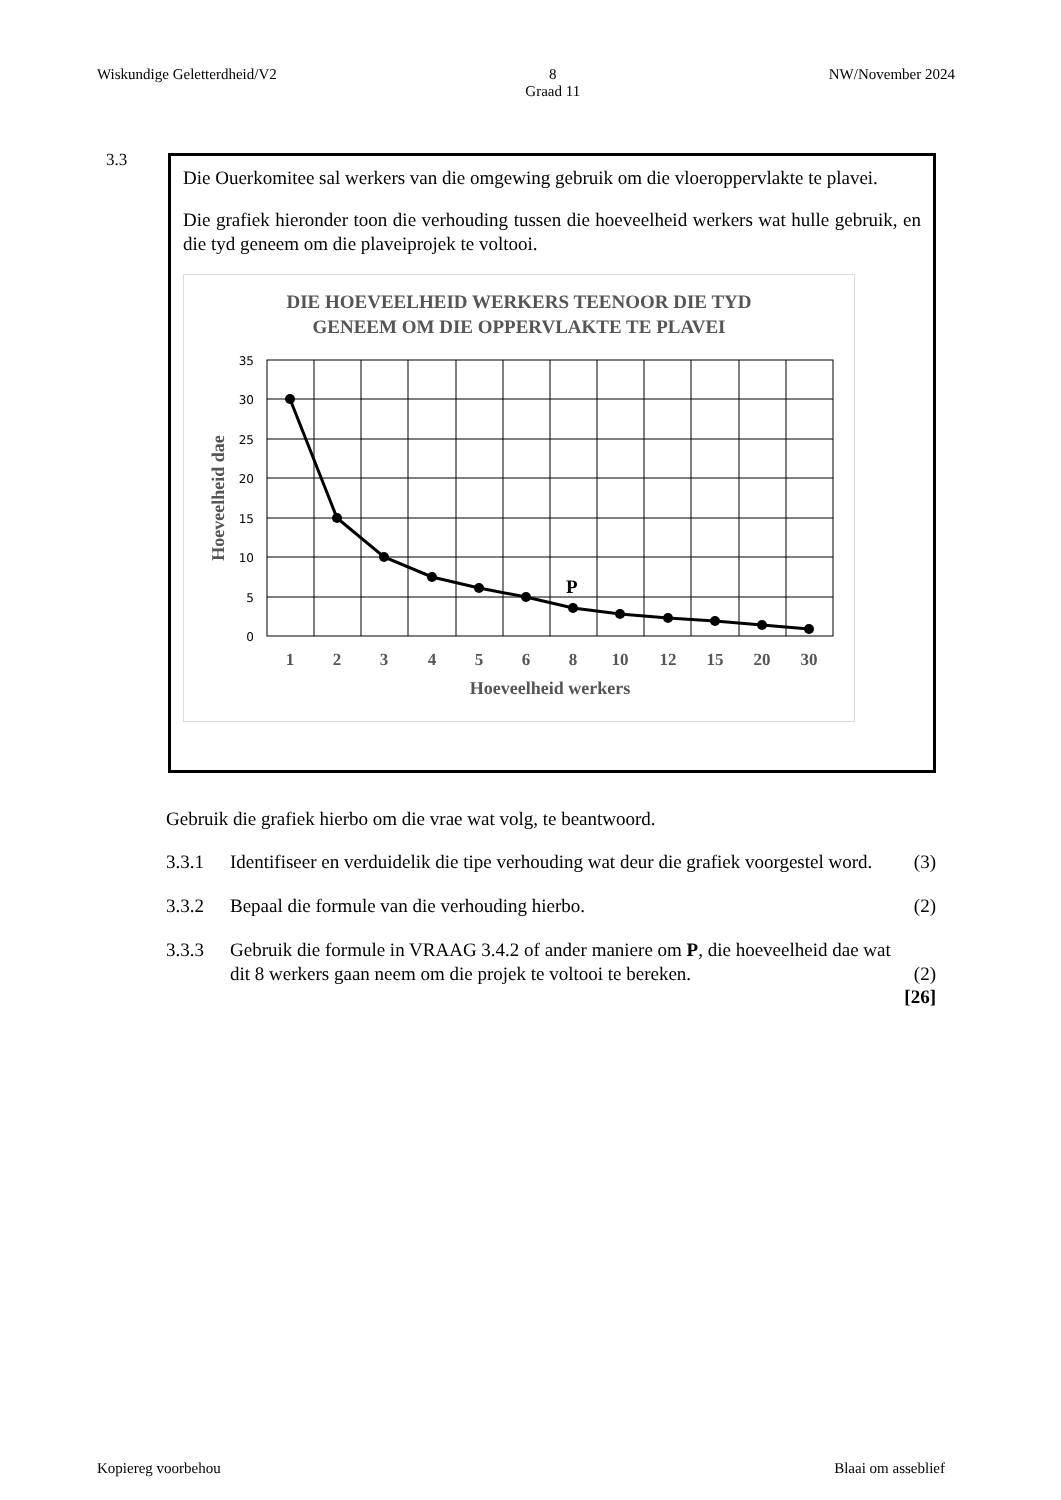Wiskundige Geletterdheid/V2 8
Graad 11 NW/November 2024
3.3
Die Ouerkomitee sal werkers van die omgewing gebruik om die vloeroppervlakte te plavei.
Die grafiek hieronder toon die verhouding tussen die hoeveelheid werkers wat hulle gebruik, en die tyd geneem om die plaveiprojek te voltooi.
DIE HOEVEELHEID WERKERS TEENOOR DIE TYD
GENEEM OM DIE OPPERVLAKTE TE PLAVEI
35
30
25
20
15
10
5
0
P
1
2
3
4
5
6
8
10
12
15
20
30
Hoeveelheid werkers
Hoeveelheid dae
Gebruik die grafiek hierbo om die vrae wat volg, te beantwoord.
3.3.1 Identifiseer en verduidelik die tipe verhouding wat deur die grafiek voorgestel word. (3)
3.3.2 Bepaal die formule van die verhouding hierbo. (2)
3.3.3 Gebruik die formule in VRAAG 3.4.2 of ander maniere om P, die hoeveelheid dae wat dit 8 werkers gaan neem om die projek te voltooi te bereken. (2)
[26]
Kopiereg voorbehou Blaai om asseblief